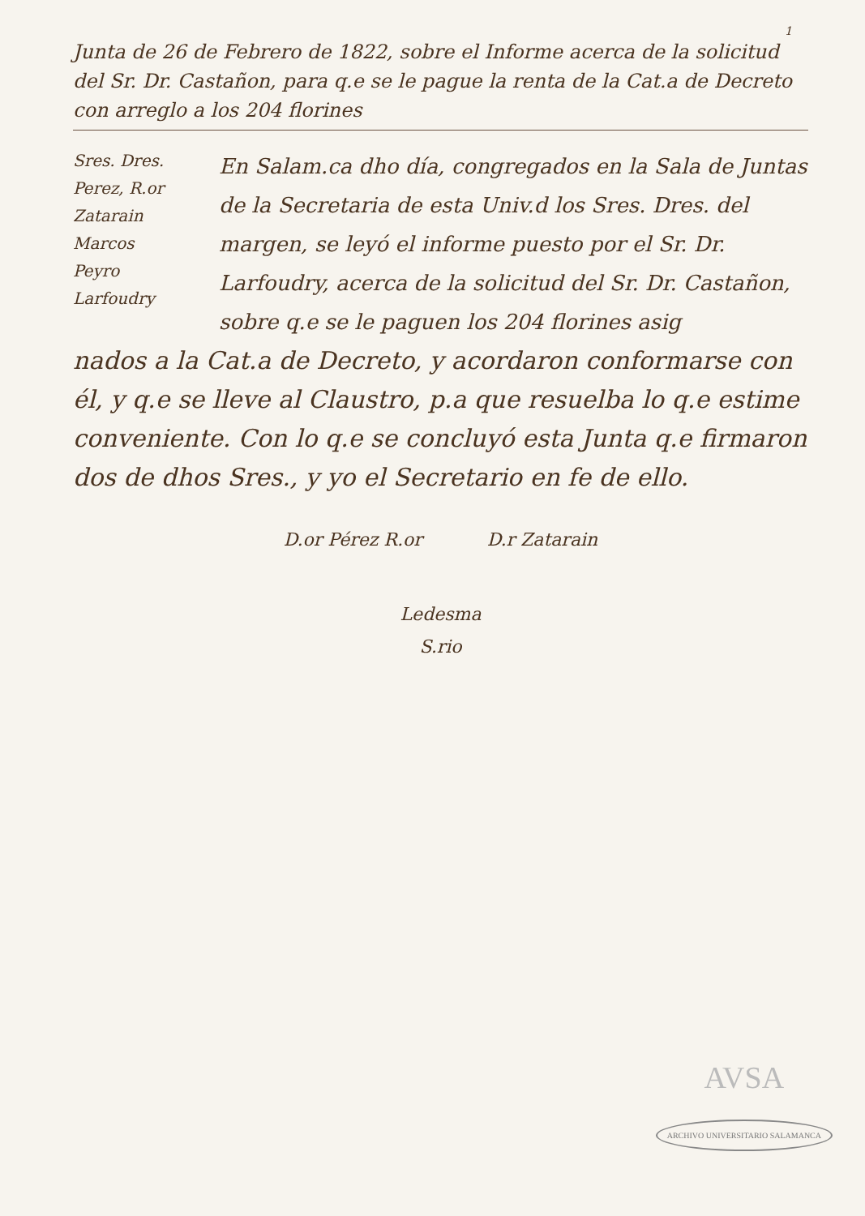1
Junta de 26 de Febrero de 1822, sobre el Informe acerca de la solicitud del Sr. Dr. Castañon, para q.e se le pague la renta de la Cat.a de Decreto con arreglo a los 204 florines
Sres. Dres.
Perez, R.or
Zatarain
Marcos
Peyro
Larfoudry
En Salam.ca dho día, congregados en la Sala de Juntas de la Secretaria de esta Univ.d los Sres. Dres. del margen, se leyó el informe puesto por el Sr. Dr. Larfoudry, acerca de la solicitud del Sr. Dr. Castañon, sobre q.e se le paguen los 204 florines asig
nados a la Cat.a de Decreto, y acordaron conformarse con él, y q.e se lleve al Claustro, p.a que resuelba lo q.e estime conveniente. Con lo q.e se concluyó esta Junta q.e firmaron dos de dhos Sres., y yo el Secretario en fe de ello.
D.or Pérez R.or D.r Zatarain
Ledesma
S.rio
AVSA
ARCHIVO UNIVERSITARIO SALAMANCA